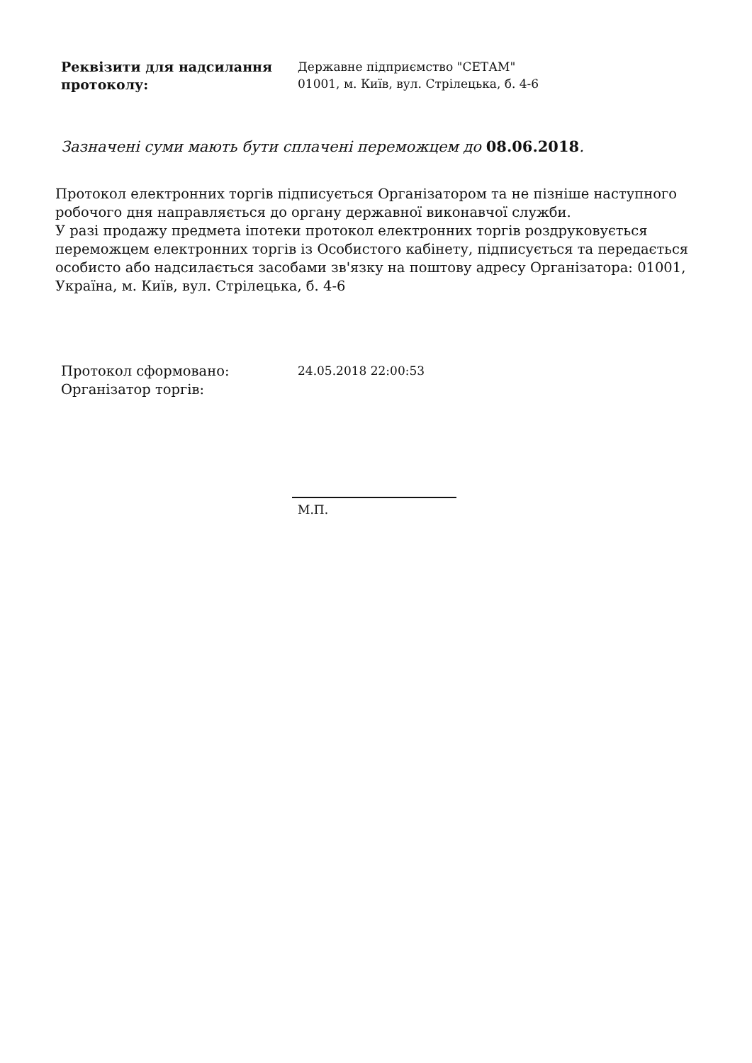Реквізити для надсилання протоколу:
Державне підприємство "СЕТАМ"
01001, м. Київ, вул. Стрілецька, б. 4-6
Зазначені суми мають бути сплачені переможцем до 08.06.2018.
Протокол електронних торгів підписується Організатором та не пізніше наступного робочого дня направляється до органу державної виконавчої служби.
У разі продажу предмета іпотеки протокол електронних торгів роздруковується переможцем електронних торгів із Особистого кабінету, підписується та передається особисто або надсилається засобами зв'язку на поштову адресу Організатора: 01001, Україна, м. Київ, вул. Стрілецька, б. 4-6
Протокол сформовано:
Організатор торгів:
24.05.2018 22:00:53
М.П.